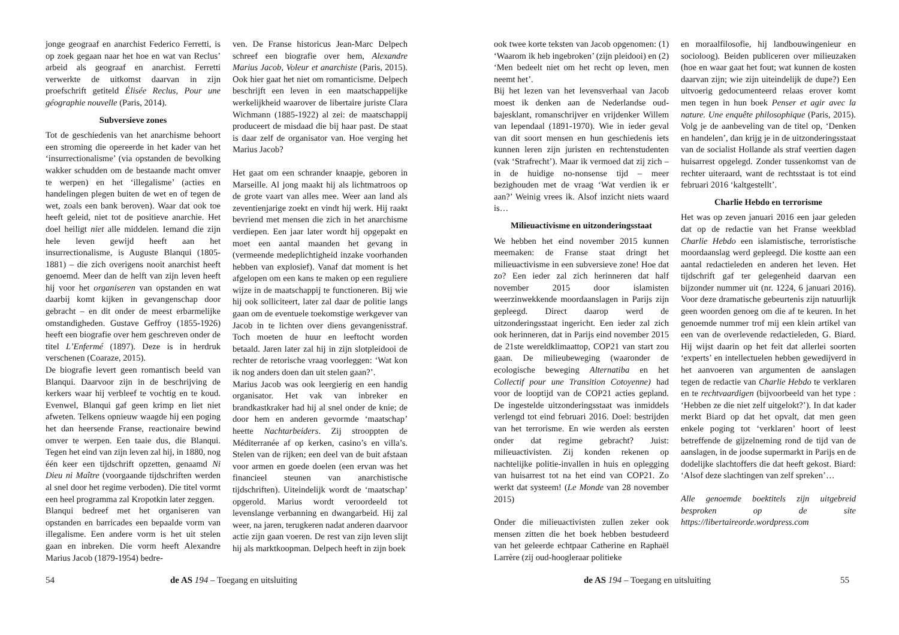jonge geograaf en anarchist Federico Ferretti, is op zoek gegaan naar het hoe en wat van Reclus’ arbeid als geograaf en anarchist. Ferretti verwerkte de uitkomst daarvan in zijn proefschrift getiteld Élisée Reclus, Pour une géographie nouvelle (Paris, 2014).
Subversieve zones
Tot de geschiedenis van het anarchisme behoort een stroming die opereerde in het kader van het ‘insurrectionalisme’ (via opstanden de bevolking wakker schudden om de bestaande macht omver te werpen) en het ‘illegalisme’ (acties en handelingen plegen buiten de wet en of tegen de wet, zoals een bank beroven). Waar dat ook toe heeft geleid, niet tot de positieve anarchie. Het doel heiligt niet alle middelen. Iemand die zijn hele leven gewijd heeft aan het insurrectionalisme, is Auguste Blanqui (1805-1881) – die zich overigens nooit anarchist heeft genoemd. Meer dan de helft van zijn leven heeft hij voor het organiseren van opstanden en wat daarbij komt kijken in gevangenschap door gebracht – en dit onder de meest erbarmelijke omstandigheden. Gustave Geffroy (1855-1926) heeft een biografie over hem geschreven onder de titel L’Enfermé (1897). Deze is in herdruk verschenen (Coaraze, 2015).
De biografie levert geen romantisch beeld van Blanqui. Daarvoor zijn in de beschrijving de kerkers waar hij verbleef te vochtig en te koud. Evenwel, Blanqui gaf geen krimp en liet niet afweten. Telkens opnieuw waagde hij een poging het dan heersende Franse, reactionaire bewind omver te werpen. Een taaie dus, die Blanqui. Tegen het eind van zijn leven zal hij, in 1880, nog één keer een tijdschrift opzetten, genaamd Ni Dieu ni Maître (voorgaande tijdschriften werden al snel door het regime verboden). Die titel vormt een heel programma zal Kropotkin later zeggen.
Blanqui bedreef met het organiseren van opstanden en barricades een bepaalde vorm van illegalisme. Een andere vorm is het uit stelen gaan en inbreken. Die vorm heeft Alexandre Marius Jacob (1879-1954) bedre-
ven. De Franse historicus Jean-Marc Delpech schreef een biografie over hem, Alexandre Marius Jacob, Voleur et anarchiste (Paris, 2015). Ook hier gaat het niet om romanticisme. Delpech beschrijft een leven in een maatschappelijke werkelijkheid waarover de libertaire juriste Clara Wichmann (1885-1922) al zei: de maatschappij produceert de misdaad die bij haar past. De staat is daar zelf de organisator van. Hoe verging het Marius Jacob?
Het gaat om een schrander knaapje, geboren in Marseille. Al jong maakt hij als lichtmatroos op de grote vaart van alles mee. Weer aan land als zeventienjarige zoekt en vindt hij werk. Hij raakt bevriend met mensen die zich in het anarchisme verdiepen. Een jaar later wordt hij opgepakt en moet een aantal maanden het gevang in (vermeende medeplichtigheid inzake voorhanden hebben van explosief). Vanaf dat moment is het afgelopen om een kans te maken op een reguliere wijze in de maatschappij te functioneren. Bij wie hij ook solliciteert, later zal daar de politie langs gaan om de eventuele toekomstige werkgever van Jacob in te lichten over diens gevangenisstraf. Toch moeten de huur en leeftocht worden betaald. Jaren later zal hij in zijn slotpleidooi de rechter de retorische vraag voorleggen: ‘Wat kon ik nog anders doen dan uit stelen gaan?’.
Marius Jacob was ook leergierig en een handig organisator. Het vak van inbreker en brandkastkraker had hij al snel onder de knie; de door hem en anderen gevormde ‘maatschap’ heette Nachtarbeiders. Zij strooppten de Méditerranée af op kerken, casino’s en villa’s. Stelen van de rijken; een deel van de buit afstaan voor armen en goede doelen (een ervan was het financieel steunen van anarchistische tijdschriften). Uiteindelijk wordt de ‘maatschap’ opgerold. Marius wordt veroordeeld tot levenslange verbanning en dwangarbeid. Hij zal weer, na jaren, terugkeren nadat anderen daarvoor actie zijn gaan voeren. De rest van zijn leven slijt hij als marktkoopman. Delpech heeft in zijn boek
54 de AS 194 – Toegang en uitsluiting
ook twee korte teksten van Jacob opgenomen: (1) ‘Waarom ik heb ingebroken’ (zijn pleidooi) en (2) ‘Men bedeelt niet om het recht op leven, men neemt het’.
Bij het lezen van het levensverhaal van Jacob moest ik denken aan de Nederlandse oud-bajesklant, romanschrijver en vrijdenker Willem van Iependaal (1891-1970). Wie in ieder geval van dit soort mensen en hun geschiedenis iets kunnen leren zijn juristen en rechtenstudenten (vak ‘Strafrecht’). Maar ik vermoed dat zij zich – in de huidige no-nonsense tijd – meer bezighouden met de vraag ‘Wat verdien ik er aan?’ Weinig vrees ik. Alsof inzicht niets waard is…
Milieuactivisme en uitzonderingsstaat
We hebben het eind november 2015 kunnen meemaken: de Franse staat dringt het milieuactivisme in een subversieve zone! Hoe dat zo? Een ieder zal zich herinneren dat half november 2015 door islamisten weerzinwekkende moordaanslagen in Parijs zijn gepleegd. Direct daarop werd de uitzonderingsstaat ingericht. Een ieder zal zich ook herinneren, dat in Parijs eind november 2015 de 21ste wereldklimaattop, COP21 van start zou gaan. De milieubeweging (waaronder de ecologische beweging Alternatiba en het Collectif pour une Transition Cotoyenne) had voor de looptijd van de COP21 acties gepland. De ingestelde uitzonderingsstaat was inmiddels verlengd tot eind februari 2016. Doel: bestrijden van het terrorisme. En wie werden als eersten onder dat regime gebracht? Juist: milieuactivisten. Zij konden rekenen op nachtelijke politie-invallen in huis en oplegging van huisarrest tot na het eind van COP21. Zo werkt dat systeem! (Le Monde van 28 november 2015)
Onder die milieuactivisten zullen zeker ook mensen zitten die het boek hebben bestudeerd van het geleerde echtpaar Catherine en Raphaël Larrère (zij oud-hoogleraar politieke
en moraalfilosofie, hij landbouwingenieur en socioloog). Beiden publiceren over milieuzaken (hoe en waar gaat het fout; wat kunnen de kosten daarvan zijn; wie zijn uiteindelijk de dupe?) Een uitvoerig gedocumenteerd relaas erover komt men tegen in hun boek Penser et agir avec la nature. Une enquête philosophique (Paris, 2015). Volg je de aanbeveling van de titel op, ‘Denken en handelen’, dan krijg je in de uitzonderingsstaat van de socialist Hollande als straf veertien dagen huisarrest opgelegd. Zonder tussenkomst van de rechter uiteraard, want de rechtsstaat is tot eind februari 2016 ‘kaltgestellt’.
Charlie Hebdo en terrorisme
Het was op zeven januari 2016 een jaar geleden dat op de redactie van het Franse weekblad Charlie Hebdo een islamistische, terroristische moordaanslag werd gepleegd. Die kostte aan een aantal redactieleden en anderen het leven. Het tijdschrift gaf ter gelegenheid daarvan een bijzonder nummer uit (nr. 1224, 6 januari 2016). Voor deze dramatische gebeurtenis zijn natuurlijk geen woorden genoeg om die af te keuren. In het genoemde nummer trof mij een klein artikel van een van de overlevende redactieleden, G. Biard. Hij wijst daarin op het feit dat allerlei soorten ‘experts’ en intellectuelen hebben gewedijverd in het aanvoeren van argumenten de aanslagen tegen de redactie van Charlie Hebdo te verklaren en te rechtvaardigen (bijvoorbeeld van het type : ‘Hebben ze die niet zelf uitgelokt?’). In dat kader merkt Biard op dat het opvalt, dat men geen enkele poging tot ‘verklaren’ hoort of leest betreffende de gijzelneming rond de tijd van de aanslagen, in de joodse supermarkt in Parijs en de dodelijke slachtoffers die dat heeft gekost. Biard: ‘Alsof deze slachtingen van zelf spreken’…
Alle genoemde boektitels zijn uitgebreid besproken op de site https://libertaireorde.wordpress.com
de AS 194 – Toegang en uitsluiting 55